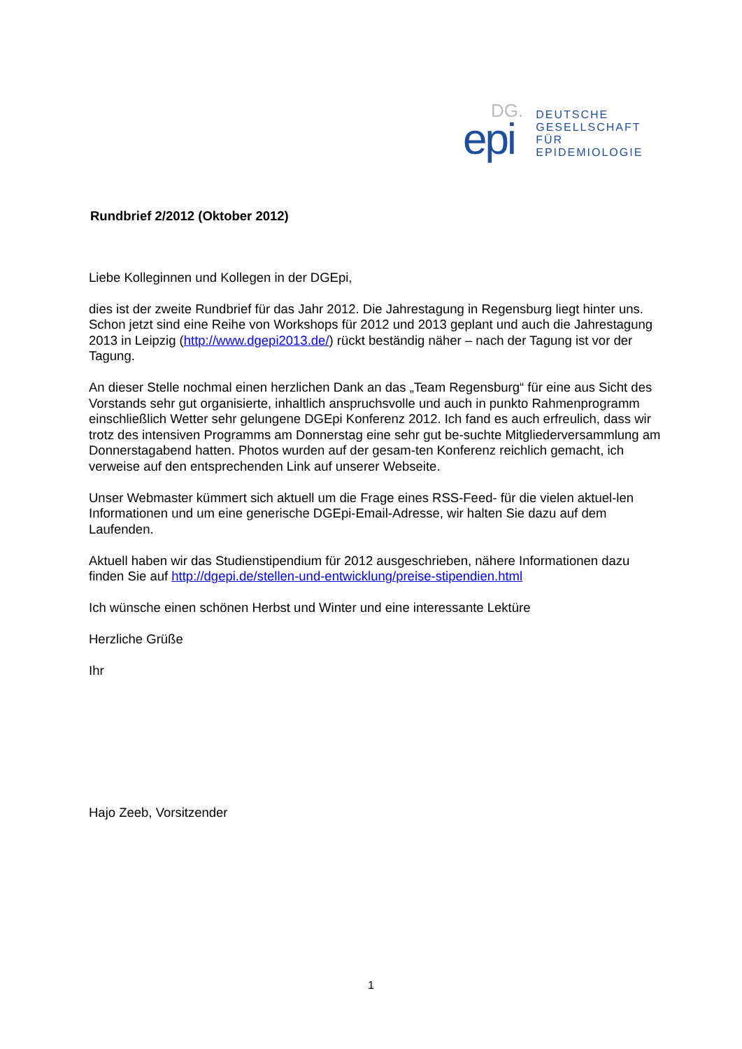DG.
epi
DEUTSCHE
GESELLSCHAFT
FÜR
EPIDEMIOLOGIE
Rundbrief 2/2012 (Oktober 2012)
Liebe Kolleginnen und Kollegen in der DGEpi,
dies ist der zweite Rundbrief für das Jahr 2012. Die Jahrestagung in Regensburg liegt hinter uns. Schon jetzt sind eine Reihe von Workshops für 2012 und 2013 geplant und auch die Jahrestagung 2013 in Leipzig (http://www.dgepi2013.de/) rückt beständig näher – nach der Tagung ist vor der Tagung.
An dieser Stelle nochmal einen herzlichen Dank an das „Team Regensburg“ für eine aus Sicht des Vorstands sehr gut organisierte, inhaltlich anspruchsvolle und auch in punkto Rahmenprogramm einschließlich Wetter sehr gelungene DGEpi Konferenz 2012. Ich fand es auch erfreulich, dass wir trotz des intensiven Programms am Donnerstag eine sehr gut be-suchte Mitgliederversammlung am Donnerstagabend hatten. Photos wurden auf der gesam-ten Konferenz reichlich gemacht, ich verweise auf den entsprechenden Link auf unserer Webseite.
Unser Webmaster kümmert sich aktuell um die Frage eines RSS-Feed- für die vielen aktuel-len Informationen und um eine generische DGEpi-Email-Adresse, wir halten Sie dazu auf dem Laufenden.
Aktuell haben wir das Studienstipendium für 2012 ausgeschrieben, nähere Informationen dazu finden Sie auf http://dgepi.de/stellen-und-entwicklung/preise-stipendien.html
Ich wünsche einen schönen Herbst und Winter und eine interessante Lektüre
Herzliche Grüße
Ihr
Hajo Zeeb, Vorsitzender
1